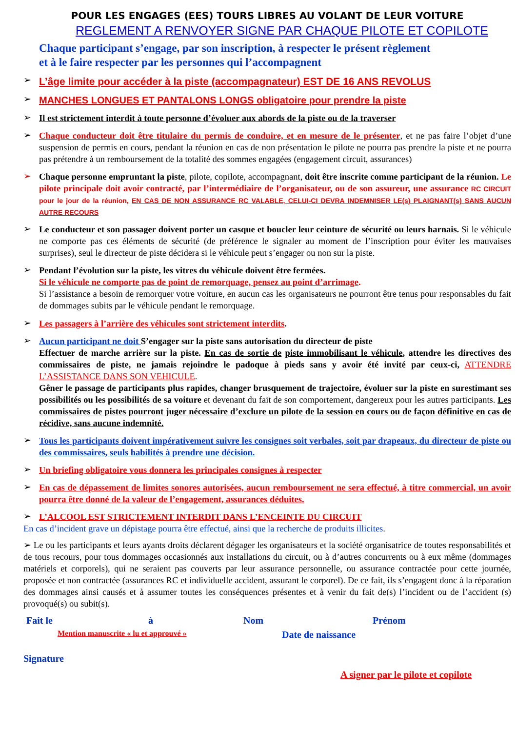POUR LES ENGAGES (EES) TOURS LIBRES AU VOLANT DE LEUR VOITURE
REGLEMENT A RENVOYER SIGNE PAR CHAQUE PILOTE ET COPILOTE
Chaque participant s’engage, par son inscription, à respecter le présent règlement
et à le faire respecter par les personnes qui l’accompagnent
➢ L’âge limite pour accéder à la piste (accompagnateur) EST DE 16 ANS REVOLUS
➢ MANCHES LONGUES ET PANTALONS LONGS obligatoire pour prendre la piste
➢ Il est strictement interdit à toute personne d’évoluer aux abords de la piste ou de la traverser
➢ Chaque conducteur doit être titulaire du permis de conduire, et en mesure de le présenter, et ne pas faire l’objet d’une suspension de permis en cours, pendant la réunion en cas de non présentation le pilote ne pourra pas prendre la piste et ne pourra pas prétendre à un remboursement de la totalité des sommes engagées (engagement circuit, assurances)
➢ Chaque personne empruntant la piste, pilote, copilote, accompagnant, doit être inscrite comme participant de la réunion. Le pilote principale doit avoir contracté, par l’intermédiaire de l’organisateur, ou de son assureur, une assurance RC CIRCUIT pour le jour de la réunion, EN CAS DE NON ASSURANCE RC VALABLE, CELUI-CI DEVRA INDEMNISER LE(s) PLAIGNANT(s) SANS AUCUN AUTRE RECOURS
➢ Le conducteur et son passager doivent porter un casque et boucler leur ceinture de sécurité ou leurs harnais. Si le véhicule ne comporte pas ces éléments de sécurité (de préférence le signaler au moment de l’inscription pour éviter les mauvaises surprises), seul le directeur de piste décidera si le véhicule peut s’engager ou non sur la piste.
➢ Pendant l’évolution sur la piste, les vitres du véhicule doivent être fermées.
Si le véhicule ne comporte pas de point de remorquage, pensez au point d’arrimage.
Si l’assistance a besoin de remorquer votre voiture, en aucun cas les organisateurs ne pourront être tenus pour responsables du fait de dommages subits par le véhicule pendant le remorquage.
➢ Les passagers à l’arrière des véhicules sont strictement interdits.
➢ Aucun participant ne doit S’engager sur la piste sans autorisation du directeur de piste
Effectuer de marche arrière sur la piste. En cas de sortie de piste immobilisant le véhicule, attendre les directives des commissaires de piste, ne jamais rejoindre le padoque à pieds sans y avoir été invité par ceux-ci, ATTENDRE L’ASSISTANCE DANS SON VEHICULE.
Gêner le passage de participants plus rapides, changer brusquement de trajectoire, évoluer sur la piste en surestimant ses possibilités ou les possibilités de sa voiture et devenant du fait de son comportement, dangereux pour les autres participants. Les commissaires de pistes pourront juger nécessaire d’exclure un pilote de la session en cours ou de façon définitive en cas de récidive, sans aucune indemnité.
➢ Tous les participants doivent impérativement suivre les consignes soit verbales, soit par drapeaux, du directeur de piste ou des commissaires, seuls habilités à prendre une décision.
➢ Un briefing obligatoire vous donnera les principales consignes à respecter
➢ En cas de dépassement de limites sonores autorisées, aucun remboursement ne sera effectué, à titre commercial, un avoir pourra être donné de la valeur de l’engagement, assurances déduites.
➢ L’ALCOOL EST STRICTEMENT INTERDIT DANS L’ENCEINTE DU CIRCUIT
En cas d’incident grave un dépistage pourra être effectué, ainsi que la recherche de produits illicites.
➢ Le ou les participants et leurs ayants droits déclarent dégager les organisateurs et la société organisatrice de toutes responsabilités et de tous recours, pour tous dommages occasionnés aux installations du circuit, ou à d’autres concurrents ou à eux même (dommages matériels et corporels), qui ne seraient pas couverts par leur assurance personnelle, ou assurance contractée pour cette journée, proposée et non contractée (assurances RC et individuelle accident, assurant le corporel). De ce fait, ils s’engagent donc à la réparation des dommages ainsi causés et à assumer toutes les conséquences présentes et à venir du fait de(s) l’incident ou de l’accident (s) provoqué(s) ou subit(s).
Fait le à Nom Prénom
Mention manuscrite « lu et approuvé » Date de naissance
Signature
A signer par le pilote et copilote